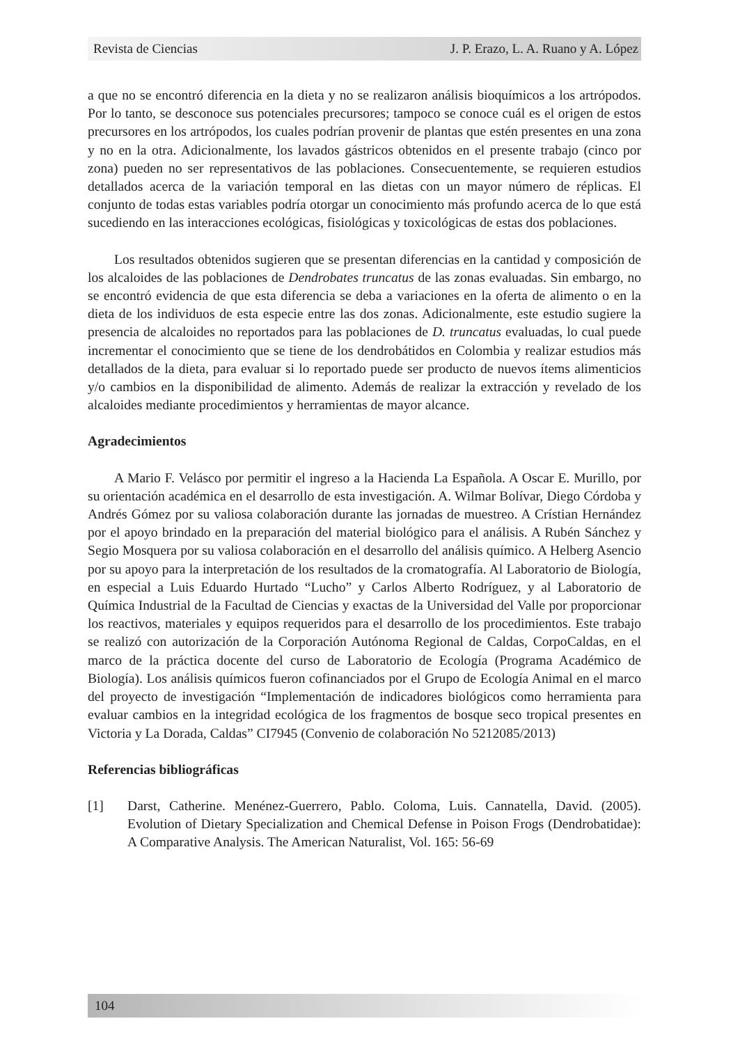Revista de Ciencias J. P. Erazo, L. A. Ruano y A. López
a que no se encontró diferencia en la dieta y no se realizaron análisis bioquímicos a los artrópodos. Por lo tanto, se desconoce sus potenciales precursores; tampoco se conoce cuál es el origen de estos precursores en los artrópodos, los cuales podrían provenir de plantas que estén presentes en una zona y no en la otra. Adicionalmente, los lavados gástricos obtenidos en el presente trabajo (cinco por zona) pueden no ser representativos de las poblaciones. Consecuentemente, se requieren estudios detallados acerca de la variación temporal en las dietas con un mayor número de réplicas. El conjunto de todas estas variables podría otorgar un conocimiento más profundo acerca de lo que está sucediendo en las interacciones ecológicas, fisiológicas y toxicológicas de estas dos poblaciones.
Los resultados obtenidos sugieren que se presentan diferencias en la cantidad y composición de los alcaloides de las poblaciones de Dendrobates truncatus de las zonas evaluadas. Sin embargo, no se encontró evidencia de que esta diferencia se deba a variaciones en la oferta de alimento o en la dieta de los individuos de esta especie entre las dos zonas. Adicionalmente, este estudio sugiere la presencia de alcaloides no reportados para las poblaciones de D. truncatus evaluadas, lo cual puede incrementar el conocimiento que se tiene de los dendrobátidos en Colombia y realizar estudios más detallados de la dieta, para evaluar si lo reportado puede ser producto de nuevos ítems alimenticios y/o cambios en la disponibilidad de alimento. Además de realizar la extracción y revelado de los alcaloides mediante procedimientos y herramientas de mayor alcance.
Agradecimientos
A Mario F. Velásco por permitir el ingreso a la Hacienda La Española. A Oscar E. Murillo, por su orientación académica en el desarrollo de esta investigación. A. Wilmar Bolívar, Diego Córdoba y Andrés Gómez por su valiosa colaboración durante las jornadas de muestreo. A Crístian Hernández por el apoyo brindado en la preparación del material biológico para el análisis. A Rubén Sánchez y Segio Mosquera por su valiosa colaboración en el desarrollo del análisis químico. A Helberg Asencio por su apoyo para la interpretación de los resultados de la cromatografía. Al Laboratorio de Biología, en especial a Luis Eduardo Hurtado “Lucho” y Carlos Alberto Rodríguez, y al Laboratorio de Química Industrial de la Facultad de Ciencias y exactas de la Universidad del Valle por proporcionar los reactivos, materiales y equipos requeridos para el desarrollo de los procedimientos. Este trabajo se realizó con autorización de la Corporación Autónoma Regional de Caldas, CorpoCaldas, en el marco de la práctica docente del curso de Laboratorio de Ecología (Programa Académico de Biología). Los análisis químicos fueron cofinanciados por el Grupo de Ecología Animal en el marco del proyecto de investigación “Implementación de indicadores biológicos como herramienta para evaluar cambios en la integridad ecológica de los fragmentos de bosque seco tropical presentes en Victoria y La Dorada, Caldas” CI7945 (Convenio de colaboración No 5212085/2013)
Referencias bibliográficas
[1] Darst, Catherine. Menénez-Guerrero, Pablo. Coloma, Luis. Cannatella, David. (2005). Evolution of Dietary Specialization and Chemical Defense in Poison Frogs (Dendrobatidae): A Comparative Analysis. The American Naturalist, Vol. 165: 56-69
104